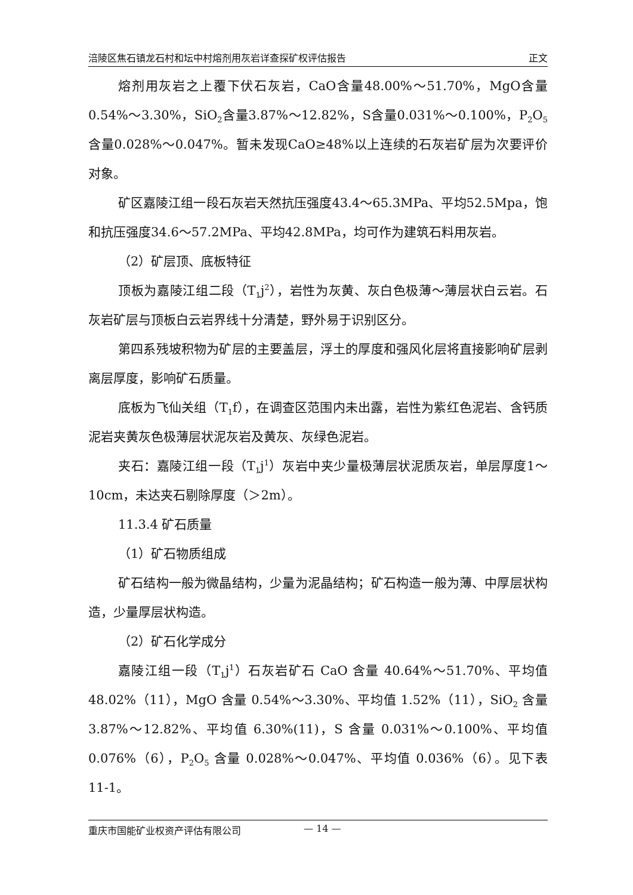涪陵区焦石镇龙石村和坛中村熔剂用灰岩详查探矿权评估报告 正文
熔剂用灰岩之上覆下伏石灰岩，CaO含量48.00%～51.70%，MgO含量0.54%～3.30%，SiO<sub>2</sub>含量3.87%～12.82%，S含量0.031%～0.100%，P<sub>2</sub>O<sub>5</sub>含量0.028%～0.047%。暂未发现CaO≥48%以上连续的石灰岩矿层为次要评价对象。
矿区嘉陵江组一段石灰岩天然抗压强度43.4～65.3MPa、平均52.5Mpa，饱和抗压强度34.6～57.2MPa、平均42.8MPa，均可作为建筑石料用灰岩。
（2）矿层顶、底板特征
顶板为嘉陵江组二段（T<sub>1</sub>j<sup>2</sup>），岩性为灰黄、灰白色极薄～薄层状白云岩。石灰岩矿层与顶板白云岩界线十分清楚，野外易于识别区分。
第四系残坡积物为矿层的主要盖层，浮土的厚度和强风化层将直接影响矿层剥离层厚度，影响矿石质量。
底板为飞仙关组（T<sub>1</sub>f），在调查区范围内未出露，岩性为紫红色泥岩、含钙质泥岩夹黄灰色极薄层状泥灰岩及黄灰、灰绿色泥岩。
夹石：嘉陵江组一段（T<sub>1</sub>j<sup>1</sup>）灰岩中夹少量极薄层状泥质灰岩，单层厚度1～10cm，未达夹石剔除厚度（＞2m）。
11.3.4 矿石质量
（1）矿石物质组成
矿石结构一般为微晶结构，少量为泥晶结构；矿石构造一般为薄、中厚层状构造，少量厚层状构造。
（2）矿石化学成分
嘉陵江组一段（T<sub>1</sub>j<sup>1</sup>）石灰岩矿石 CaO 含量 40.64%～51.70%、平均值 48.02%（11），MgO 含量 0.54%～3.30%、平均值 1.52%（11），SiO<sub>2</sub> 含量 3.87%～12.82%、平均值 6.30%(11)，S 含量 0.031%～0.100%、平均值 0.076%（6），P<sub>2</sub>O<sub>5</sub> 含量 0.028%～0.047%、平均值 0.036%（6）。见下表 11-1。
重庆市国能矿业权资产评估有限公司 — 14 —